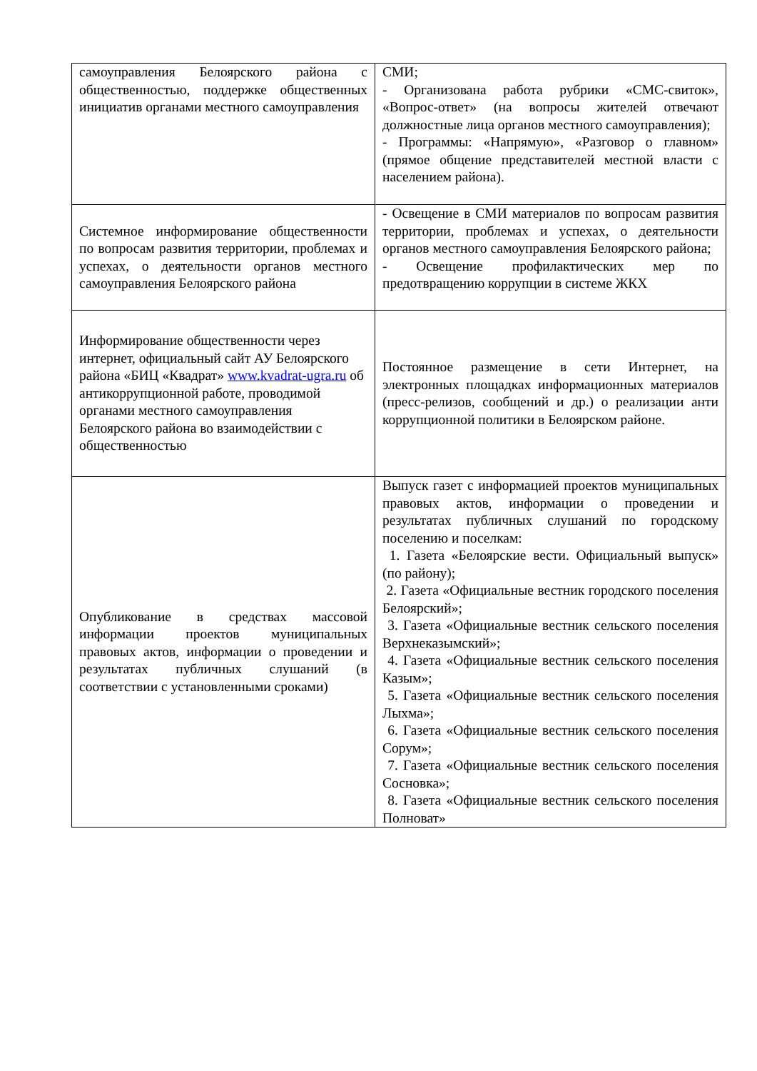| самоуправления Белоярского района с общественностью, поддержке общественных инициатив органами местного самоуправления | СМИ; - Организована работа рубрики «СМС-свиток», «Вопрос-ответ» (на вопросы жителей отвечают должностные лица органов местного самоуправления); - Программы: «Напрямую», «Разговор о главном» (прямое общение представителей местной власти с населением района). |
| Системное информирование общественности по вопросам развития территории, проблемах и успехах, о деятельности органов местного самоуправления Белоярского района | - Освещение в СМИ материалов по вопросам развития территории, проблемах и успехах, о деятельности органов местного самоуправления Белоярского района; - Освещение профилактических мер по предотвращению коррупции в системе ЖКХ |
| Информирование общественности через интернет, официальный сайт АУ Белоярского района «БИЦ «Квадрат» www.kvadrat-ugra.ru об антикоррупционной работе, проводимой органами местного самоуправления Белоярского района во взаимодействии с общественностью | Постоянное размещение в сети Интернет, на электронных площадках информационных материалов (пресс-релизов, сообщений и др.) о реализации анти коррупционной политики в Белоярском районе. |
| Опубликование в средствах массовой информации проектов муниципальных правовых актов, информации о проведении и результатах публичных слушаний (в соответствии с установленными сроками) | Выпуск газет с информацией проектов муниципальных правовых актов, информации о проведении и результатах публичных слушаний по городскому поселению и поселкам: 1. Газета «Белоярские вести. Официальный выпуск» (по району); 2. Газета «Официальные вестник городского поселения Белоярский»; 3. Газета «Официальные вестник сельского поселения Верхнеказымский»; 4. Газета «Официальные вестник сельского поселения Казым»; 5. Газета «Официальные вестник сельского поселения Лыхма»; 6. Газета «Официальные вестник сельского поселения Сорум»; 7. Газета «Официальные вестник сельского поселения Сосновка»; 8. Газета «Официальные вестник сельского поселения Полноват» |